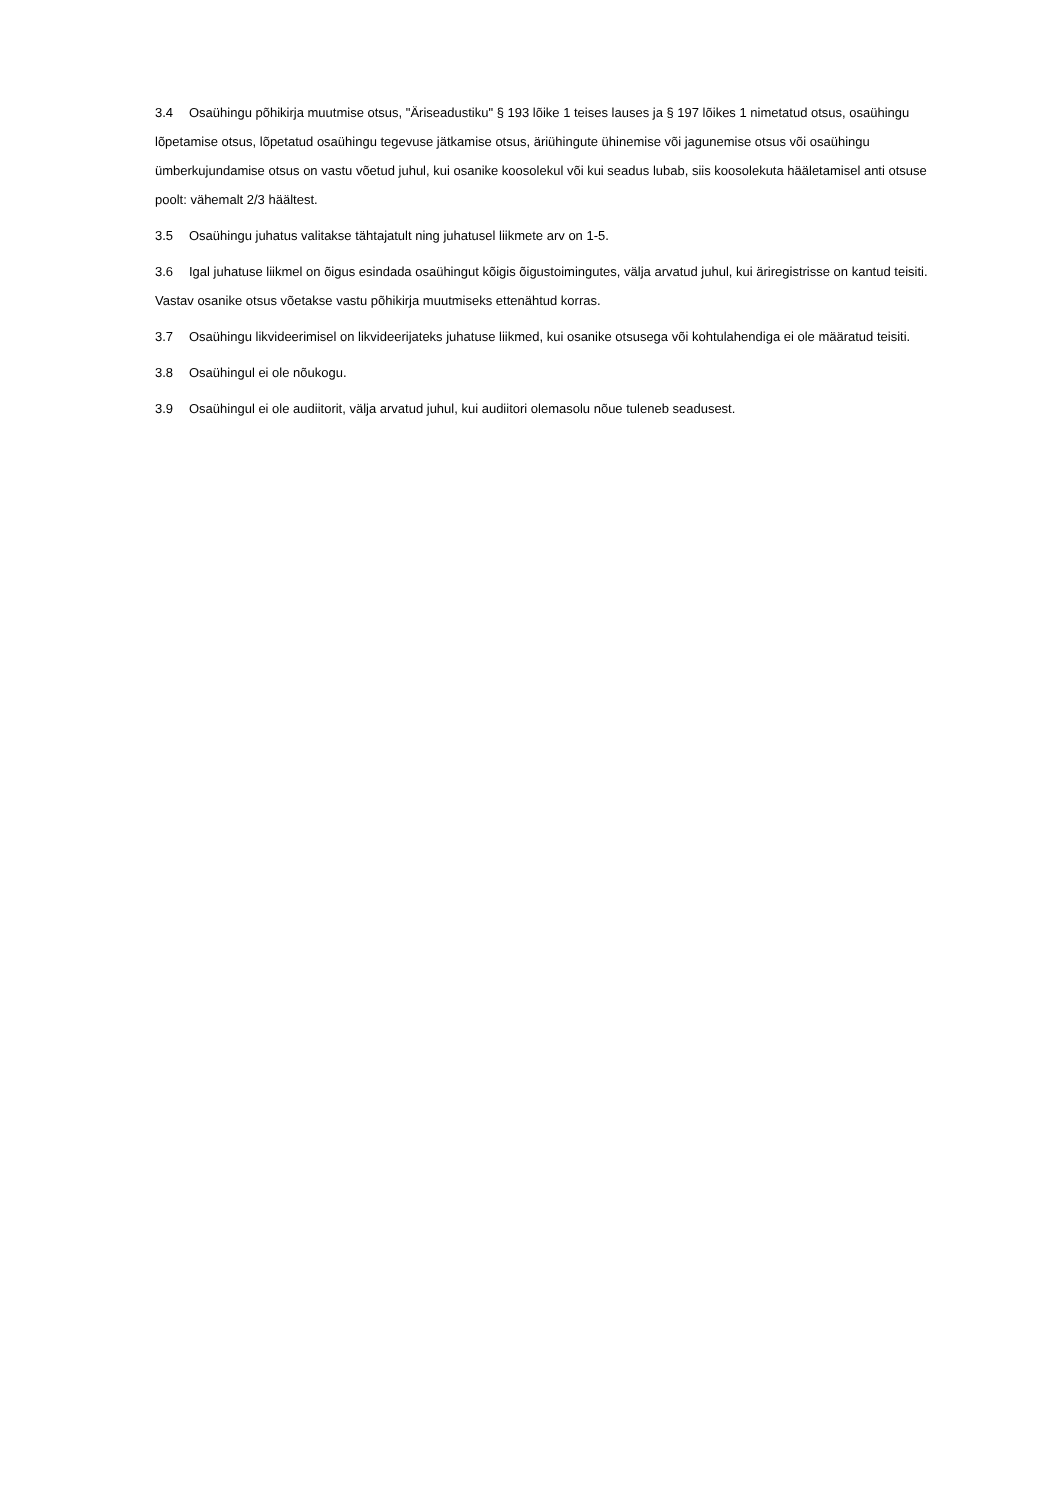3.4 Osaühingu põhikirja muutmise otsus, "Äriseadustiku" § 193 lõike 1 teises lauses ja § 197 lõikes 1 nimetatud otsus, osaühingu lõpetamise otsus, lõpetatud osaühingu tegevuse jätkamise otsus, äriühingute ühinemise või jagunemise otsus või osaühingu ümberkujundamise otsus on vastu võetud juhul, kui osanike koosolekul või kui seadus lubab, siis koosolekuta hääletamisel anti otsuse poolt: vähemalt 2/3 häältest.
3.5 Osaühingu juhatus valitakse tähtajatult ning juhatusel liikmete arv on 1-5.
3.6 Igal juhatuse liikmel on õigus esindada osaühingut kõigis õigustoimingutes, välja arvatud juhul, kui äriregistrisse on kantud teisiti. Vastav osanike otsus võetakse vastu põhikirja muutmiseks ettenähtud korras.
3.7 Osaühingu likvideerimisel on likvideerijateks juhatuse liikmed, kui osanike otsusega või kohtulahendiga ei ole määratud teisiti.
3.8 Osaühingul ei ole nõukogu.
3.9 Osaühingul ei ole audiitorit, välja arvatud juhul, kui audiitori olemasolu nõue tuleneb seadusest.